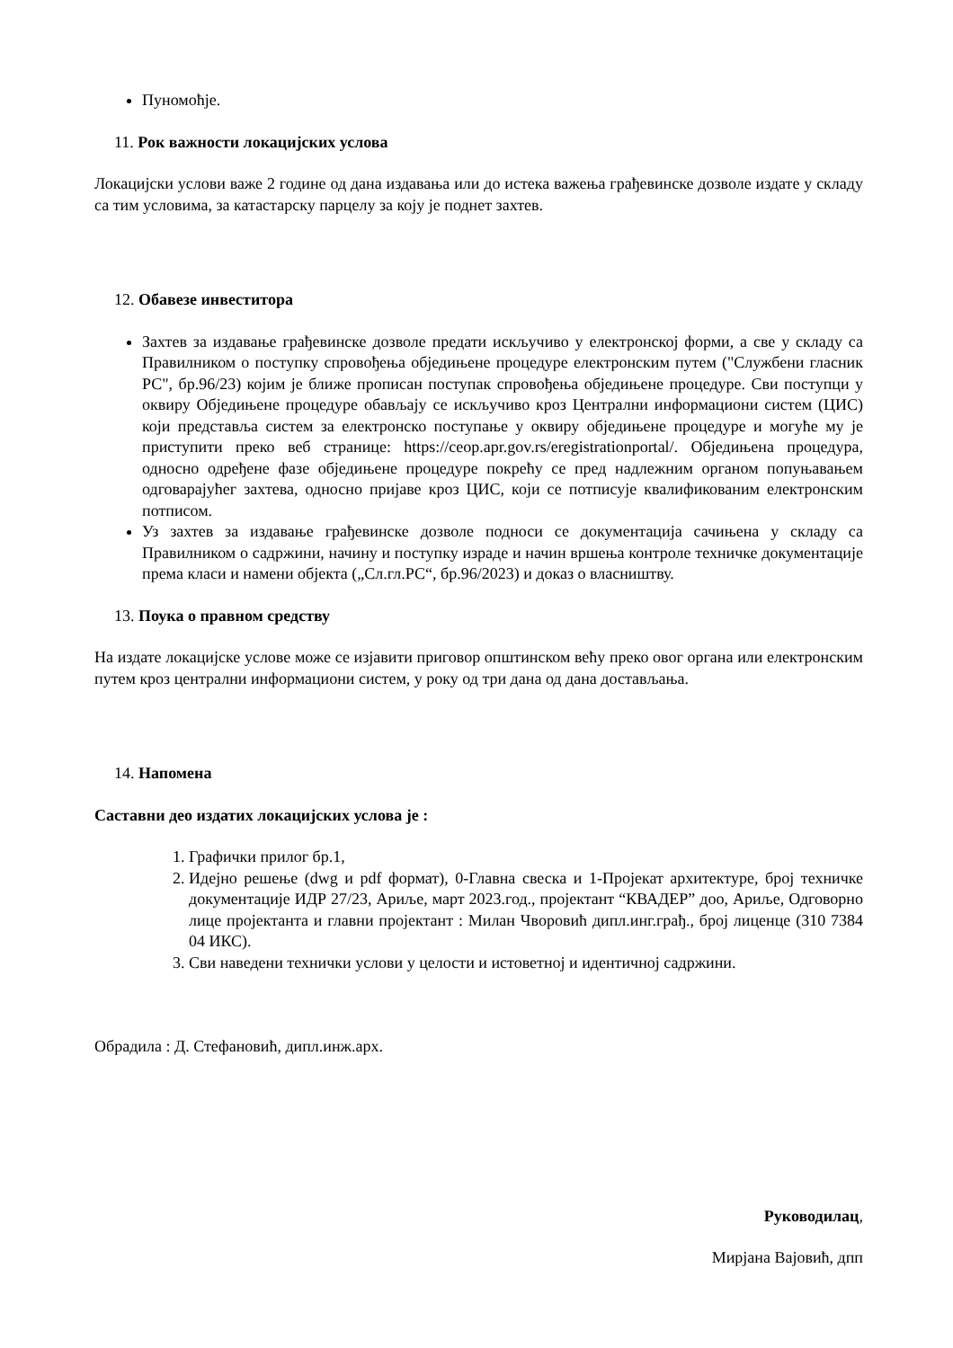Пуномоћје.
11. Рок важности локацијских услова
Локацијски услови важе 2 године од дана издавања или до истека важења грађевинске дозволе издате у складу са тим условима, за катастарску парцелу за коју је поднет захтев.
12. Обавезе инвеститора
Захтев за издавање грађевинске дозволе предати искључиво у електронској форми, а све у складу са Правилником о поступку спровођења обједињене процедуре електронским путем ("Службени гласник РС", бр.96/23) којим је ближе прописан поступак спровођења обједињене процедуре. Сви поступци у оквиру Обједињене процедуре обављају се искључиво кроз Централни информациони систем (ЦИС) који представља систем за електронско поступање у оквиру обједињене процедуре и могуће му је приступити преко веб странице: https://ceop.apr.gov.rs/eregistrationportal/. Обједињена процедура, односно одређене фазе обједињене процедуре покрећу се пред надлежним органом попуњавањем одговарајућег захтева, односно пријаве кроз ЦИС, који се потписује квалификованим електронским потписом.
Уз захтев за издавање грађевинске дозволе подноси се документација сачињена у складу са Правилником о садржини, начину и поступку израде и начин вршења контроле техничке документације према класи и намени објекта („Сл.гл.РС“, бр.96/2023) и доказ о власништву.
13. Поука о правном средству
На издате локацијске услове може се изјавити приговор општинском већу преко овог органа или електронским путем кроз централни информациони систем, у року од три дана од дана достављања.
14. Напомена
Саставни део издатих локацијских услова је :
1. Графички прилог бр.1,
2. Идејно решење (dwg и pdf формат), 0-Главна свеска и 1-Пројекат архитектуре, број техничке документације ИДР 27/23, Ариље, март 2023.год., пројектант “КВАДЕР” доо, Ариље, Одговорно лице пројектанта и главни пројектант : Милан Чворовић дипл.инг.грађ., број лиценце (310 7384 04 ИКС).
3. Сви наведени технички услови у целости и истоветној и идентичној садржини.
Обрадила : Д. Стефановић, дипл.инж.арх.
Руководилац,
Мирјана Вајовић, дпп